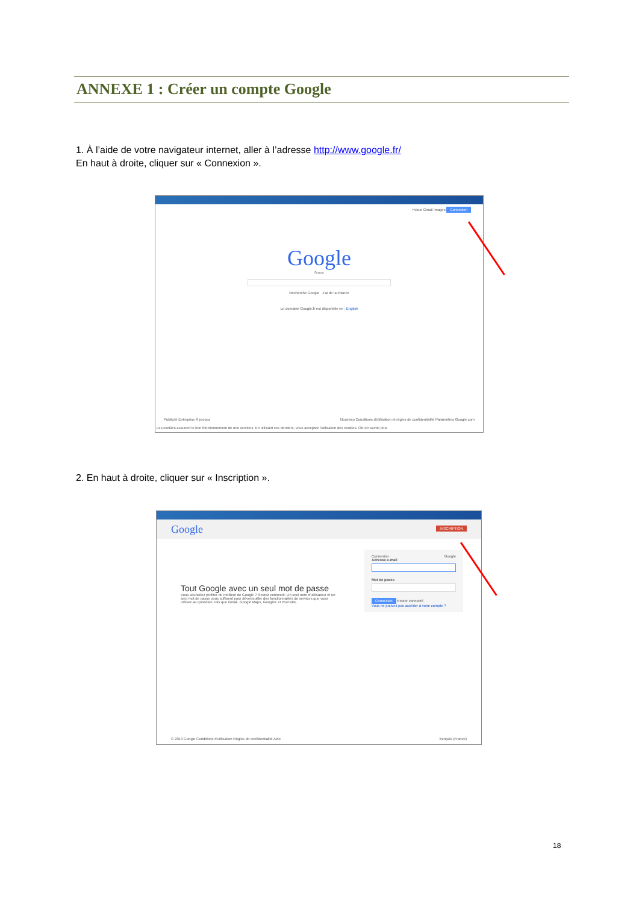ANNEXE 1 : Créer un compte Google
1. À l’aide de votre navigateur internet, aller à l’adresse http://www.google.fr/
En haut à droite, cliquer sur « Connexion ».
+Vous Gmail Images Connexion
Google
France
Recherche Google J'ai de la chance
Le domaine Google.fr est disponible en : English
Publicité Entreprise À propos Nouveau Conditions d'utilisation et règles de confidentialité Paramètres Google.com
Les cookies assurent le bon fonctionnement de nos services. En utilisant ces derniers, vous acceptez l'utilisation des cookies. OK En savoir plus
2. En haut à droite, cliquer sur « Inscription ».
Google INSCRIPTION
Tout Google avec un seul mot de passe
Vous souhaitez profiter du meilleur de Google ? Restez connecté. Un seul nom d'utilisateur et un seul mot de passe vous suffisent pour déverrouiller des fonctionnalités de services que vous utilisez au quotidien, tels que Gmail, Google Maps, Google+ et YouTube.
Connexion Google
Adresse e-mail
Mot de passe
Connexion Rester connecté
Vous ne pouvez pas accéder à votre compte ?
© 2013 Google Conditions d'utilisation Règles de confidentialité Aide français (France)
18